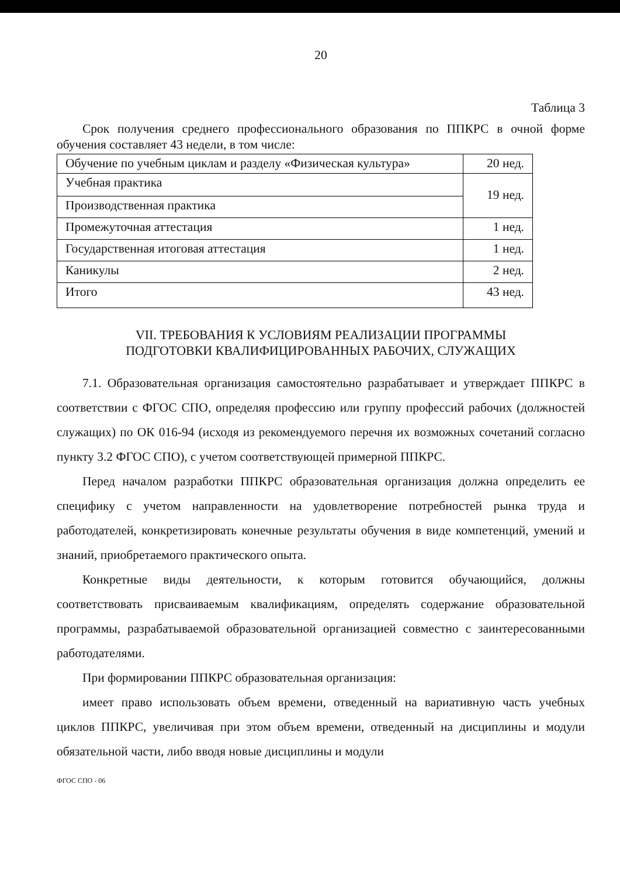20
Таблица 3
Срок получения среднего профессионального образования по ППКРС в очной форме обучения составляет 43 недели, в том числе:
| Обучение по учебным циклам и разделу «Физическая культура» | 20 нед. |
| Учебная практика | 19 нед. |
| Производственная практика | |
| Промежуточная аттестация | 1 нед. |
| Государственная итоговая аттестация | 1 нед. |
| Каникулы | 2 нед. |
| Итого | 43 нед. |
VII. ТРЕБОВАНИЯ К УСЛОВИЯМ РЕАЛИЗАЦИИ ПРОГРАММЫ
ПОДГОТОВКИ КВАЛИФИЦИРОВАННЫХ РАБОЧИХ, СЛУЖАЩИХ
7.1. Образовательная организация самостоятельно разрабатывает и утверждает ППКРС в соответствии с ФГОС СПО, определяя профессию или группу профессий рабочих (должностей служащих) по ОК 016-94 (исходя из рекомендуемого перечня их возможных сочетаний согласно пункту 3.2 ФГОС СПО), с учетом соответствующей примерной ППКРС.
Перед началом разработки ППКРС образовательная организация должна определить ее специфику с учетом направленности на удовлетворение потребностей рынка труда и работодателей, конкретизировать конечные результаты обучения в виде компетенций, умений и знаний, приобретаемого практического опыта.
Конкретные виды деятельности, к которым готовится обучающийся, должны соответствовать присваиваемым квалификациям, определять содержание образовательной программы, разрабатываемой образовательной организацией совместно с заинтересованными работодателями.
При формировании ППКРС образовательная организация:
имеет право использовать объем времени, отведенный на вариативную часть учебных циклов ППКРС, увеличивая при этом объем времени, отведенный на дисциплины и модули обязательной части, либо вводя новые дисциплины и модули
ФГОС СПО - 06